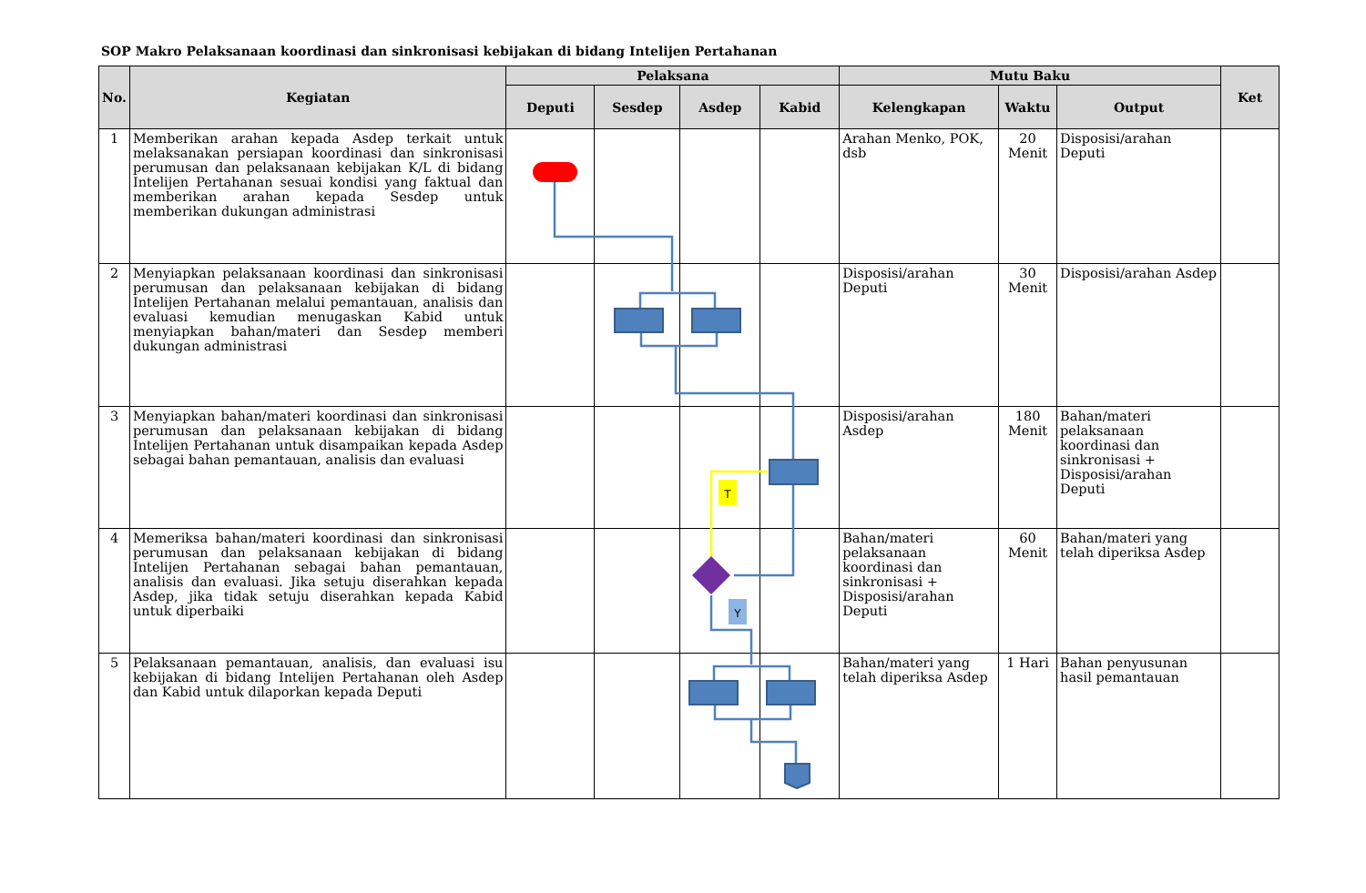SOP Makro Pelaksanaan koordinasi dan sinkronisasi kebijakan di bidang Intelijen Pertahanan
| No. | Kegiatan | Pelaksana | | | | Mutu Baku | | | Ket |
| --- | --- | --- | --- | --- | --- | --- | --- | --- | --- |
| | | Deputi | Sesdep | Asdep | Kabid | Kelengkapan | Waktu | Output | |
| 1 | Memberikan arahan kepada Asdep terkait untuk melaksanakan persiapan koordinasi dan sinkronisasi perumusan dan pelaksanaan kebijakan K/L di bidang Intelijen Pertahanan sesuai kondisi yang faktual dan memberikan arahan kepada Sesdep untuk memberikan dukungan administrasi | | | | | Arahan Menko, POK, dsb | 20 Menit | Disposisi/arahan Deputi | |
| 2 | Menyiapkan pelaksanaan koordinasi dan sinkronisasi perumusan dan pelaksanaan kebijakan di bidang Intelijen Pertahanan melalui pemantauan, analisis dan evaluasi kemudian menugaskan Kabid untuk menyiapkan bahan/materi dan Sesdep memberi dukungan administrasi | | | | | Disposisi/arahan Deputi | 30 Menit | Disposisi/arahan Asdep | |
| 3 | Menyiapkan bahan/materi koordinasi dan sinkronisasi perumusan dan pelaksanaan kebijakan di bidang Intelijen Pertahanan untuk disampaikan kepada Asdep sebagai bahan pemantauan, analisis dan evaluasi | | | | | Disposisi/arahan Asdep | 180 Menit | Bahan/materi pelaksanaan koordinasi dan sinkronisasi + Disposisi/arahan Deputi | |
| 4 | Memeriksa bahan/materi koordinasi dan sinkronisasi perumusan dan pelaksanaan kebijakan di bidang Intelijen Pertahanan sebagai bahan pemantauan, analisis dan evaluasi. Jika setuju diserahkan kepada Asdep, jika tidak setuju diserahkan kepada Kabid untuk diperbaiki | | | | | Bahan/materi pelaksanaan koordinasi dan sinkronisasi + Disposisi/arahan Deputi | 60 Menit | Bahan/materi yang telah diperiksa Asdep | |
| 5 | Pelaksanaan pemantauan, analisis, dan evaluasi isu kebijakan di bidang Intelijen Pertahanan oleh Asdep dan Kabid untuk dilaporkan kepada Deputi | | | | | Bahan/materi yang telah diperiksa Asdep | 1 Hari | Bahan penyusunan hasil pemantauan | |
T
Y